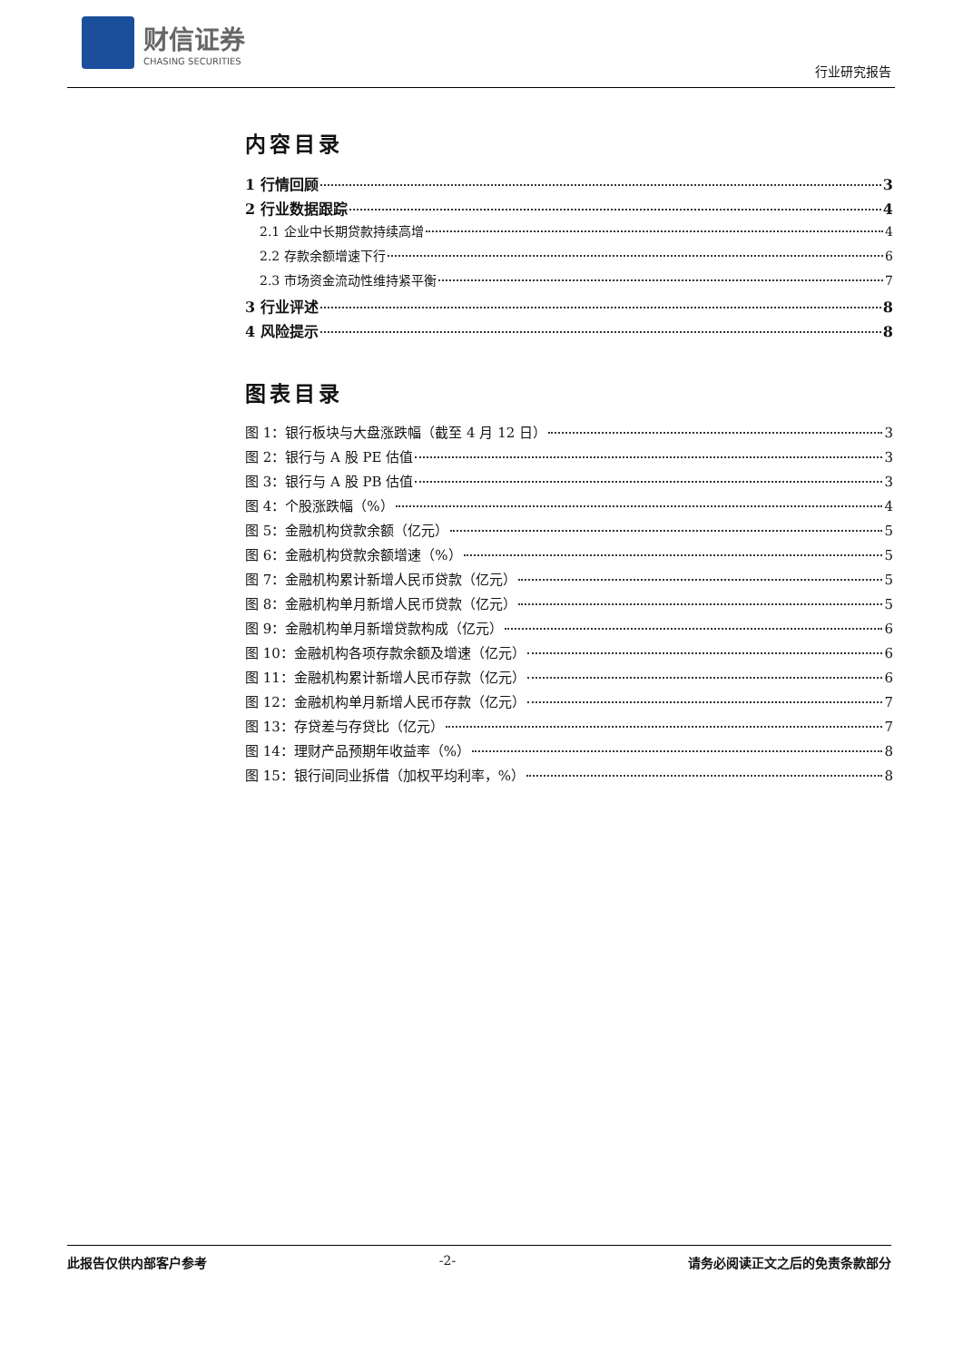财信证券
CHASING SECURITIES
行业研究报告
内容目录
1 行情回顾 3
2 行业数据跟踪 4
2.1 企业中长期贷款持续高增 4
2.2 存款余额增速下行 6
2.3 市场资金流动性维持紧平衡 7
3 行业评述 8
4 风险提示 8
图表目录
图 1：银行板块与大盘涨跌幅（截至 4 月 12 日） 3
图 2：银行与 A 股 PE 估值 3
图 3：银行与 A 股 PB 估值 3
图 4：个股涨跌幅（%） 4
图 5：金融机构贷款余额（亿元） 5
图 6：金融机构贷款余额增速（%） 5
图 7：金融机构累计新增人民币贷款（亿元） 5
图 8：金融机构单月新增人民币贷款（亿元） 5
图 9：金融机构单月新增贷款构成（亿元） 6
图 10：金融机构各项存款余额及增速（亿元） 6
图 11：金融机构累计新增人民币存款（亿元） 6
图 12：金融机构单月新增人民币存款（亿元） 7
图 13：存贷差与存贷比（亿元） 7
图 14：理财产品预期年收益率（%） 8
图 15：银行间同业拆借（加权平均利率，%） 8
此报告仅供内部客户参考 -2- 请务必阅读正文之后的免责条款部分